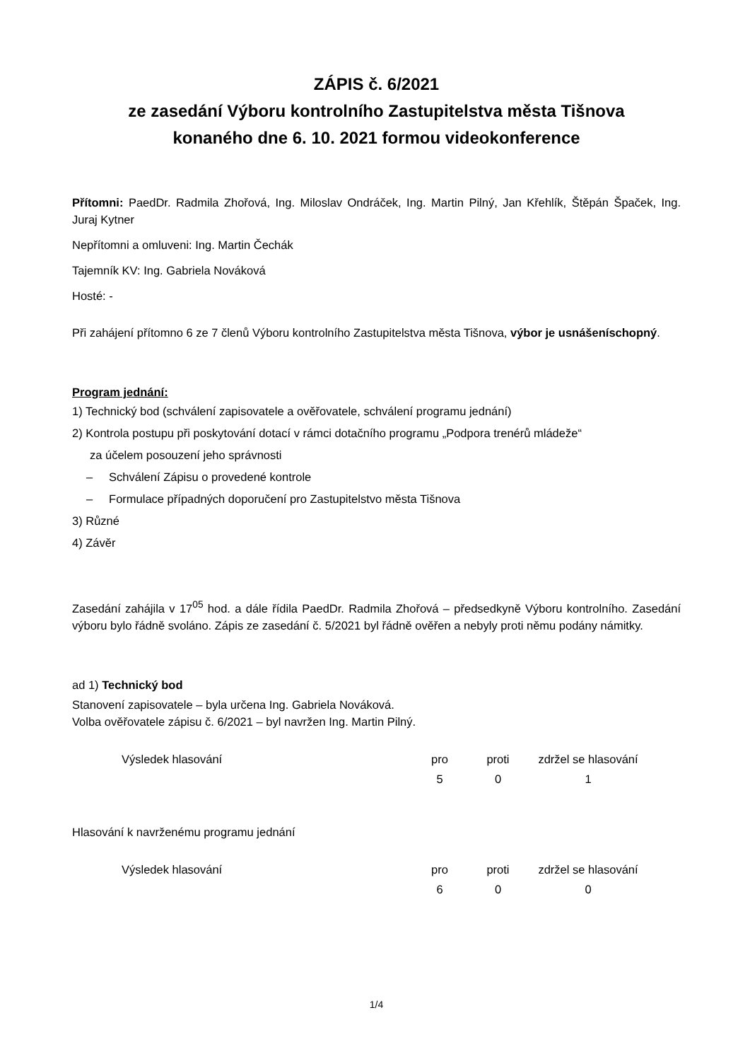ZÁPIS č. 6/2021
ze zasedání Výboru kontrolního Zastupitelstva města Tišnova
konaného dne 6. 10. 2021 formou videokonference
Přítomni: PaedDr. Radmila Zhořová, Ing. Miloslav Ondráček, Ing. Martin Pilný, Jan Křehlík, Štěpán Špaček, Ing. Juraj Kytner
Nepřítomni a omluveni: Ing. Martin Čechák
Tajemník KV: Ing. Gabriela Nováková
Hosté: -
Při zahájení přítomno 6 ze 7 členů Výboru kontrolního Zastupitelstva města Tišnova, výbor je usnášeníschopný.
Program jednání:
1) Technický bod (schválení zapisovatele a ověřovatele, schválení programu jednání)
2) Kontrola postupu při poskytování dotací v rámci dotačního programu „Podpora trenérů mládeže“
za účelem posouzení jeho správnosti
– Schválení Zápisu o provedené kontrole
– Formulace případných doporučení pro Zastupitelstvo města Tišnova
3) Různé
4) Závěr
Zasedání zahájila v 17<sup>05</sup> hod. a dále řídila PaedDr. Radmila Zhořová – předsedkyně Výboru kontrolního. Zasedání výboru bylo řádně svoláno. Zápis ze zasedání č. 5/2021 byl řádně ověřen a nebyly proti němu podány námitky.
ad 1) Technický bod
Stanovení zapisovatele – byla určena Ing. Gabriela Nováková.
Volba ověřovatele zápisu č. 6/2021 – byl navržen Ing. Martin Pilný.
| Výsledek hlasování | pro | proti | zdržel se hlasování |
| | 5 | 0 | 1 |
Hlasování k navrženému programu jednání
| Výsledek hlasování | pro | proti | zdržel se hlasování |
| | 6 | 0 | 0 |
1/4